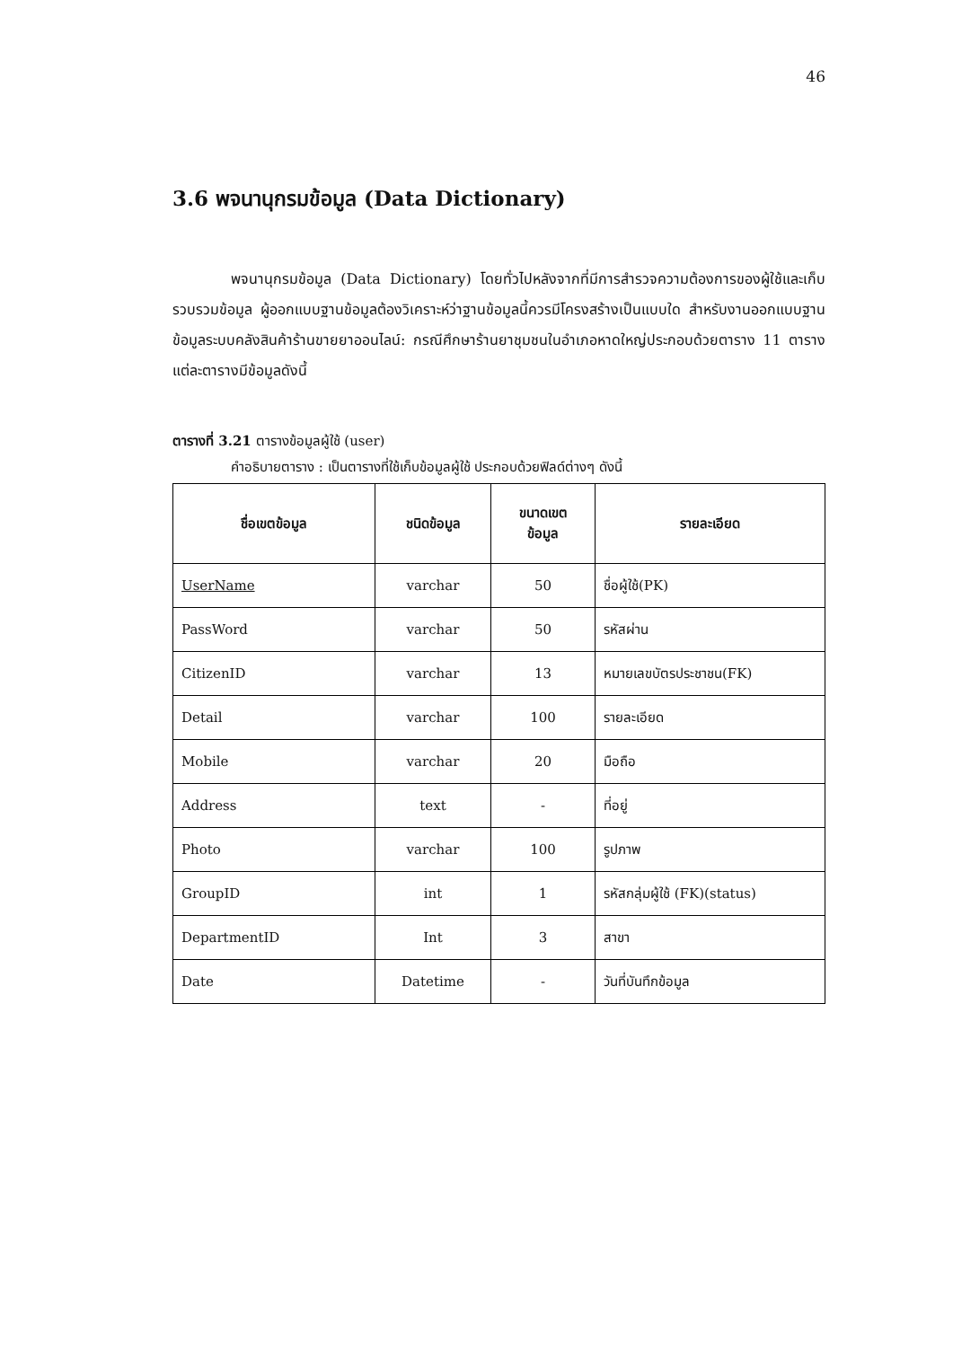46
3.6 พจนานุกรมข้อมูล (Data Dictionary)
พจนานุกรมข้อมูล (Data Dictionary) โดยทั่วไปหลังจากที่มีการสำรวจความต้องการของผู้ใช้และเก็บรวบรวมข้อมูล ผู้ออกแบบฐานข้อมูลต้องวิเคราะห์ว่าฐานข้อมูลนี้ควรมีโครงสร้างเป็นแบบใด สำหรับงานออกแบบฐานข้อมูลระบบคลังสินค้าร้านขายยาออนไลน์: กรณีศึกษาร้านยาชุมชนในอำเภอหาดใหญ่ประกอบด้วยตาราง 11 ตาราง แต่ละตารางมีข้อมูลดังนี้
ตารางที่ 3.21 ตารางข้อมูลผู้ใช้ (user)
คำอธิบายตาราง : เป็นตารางที่ใช้เก็บข้อมูลผู้ใช้ ประกอบด้วยฟิลด์ต่างๆ ดังนี้
| ชื่อเขตข้อมูล | ชนิดข้อมูล | ขนาดเขต ข้อมูล | รายละเอียด |
| --- | --- | --- | --- |
| UserName | varchar | 50 | ชื่อผู้ใช้(PK) |
| PassWord | varchar | 50 | รหัสผ่าน |
| CitizenID | varchar | 13 | หมายเลขบัตรประชาชน(FK) |
| Detail | varchar | 100 | รายละเอียด |
| Mobile | varchar | 20 | มือถือ |
| Address | text | - | ที่อยู่ |
| Photo | varchar | 100 | รูปภาพ |
| GroupID | int | 1 | รหัสกลุ่มผู้ใช้ (FK)(status) |
| DepartmentID | Int | 3 | สาขา |
| Date | Datetime | - | วันที่บันทึกข้อมูล |